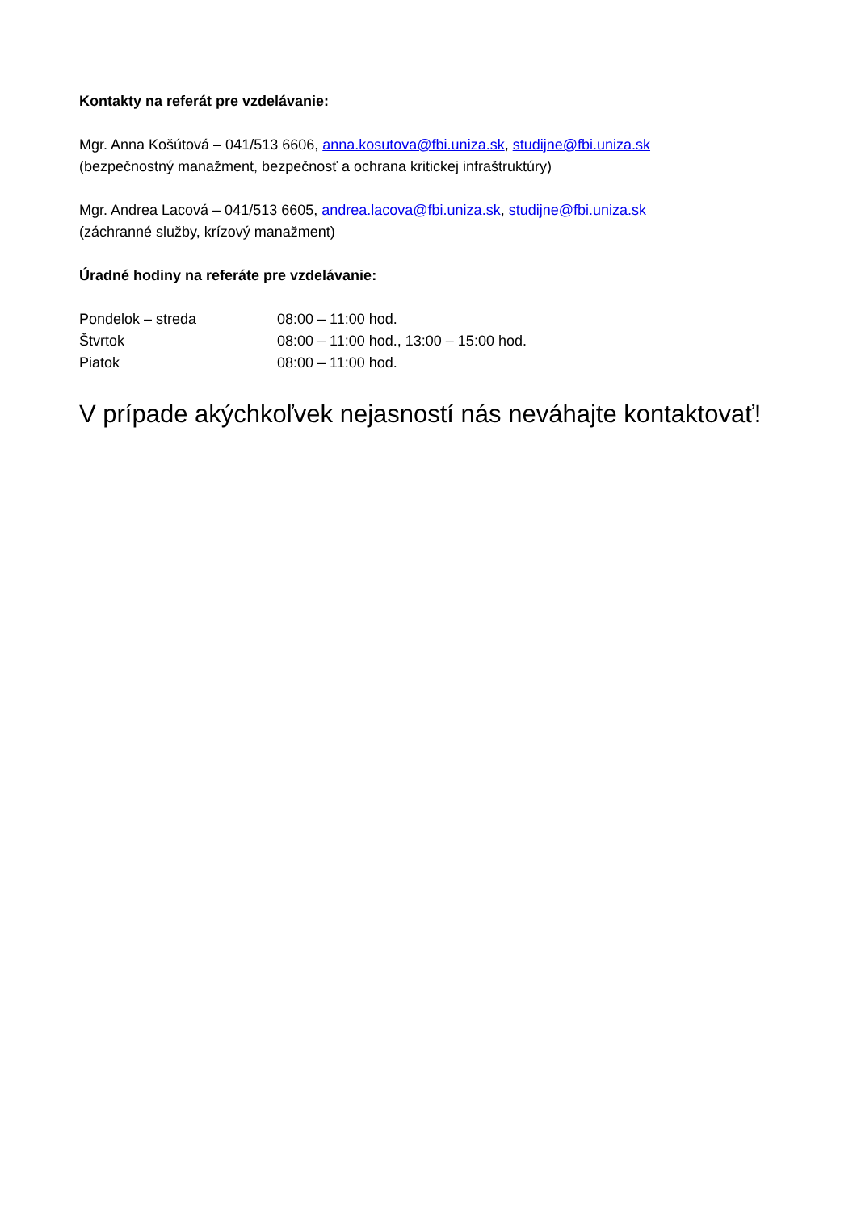Kontakty na referát pre vzdelávanie:
Mgr. Anna Košútová – 041/513 6606, anna.kosutova@fbi.uniza.sk, studijne@fbi.uniza.sk
(bezpečnostný manažment, bezpečnosť a ochrana kritickej infraštruktúry)
Mgr. Andrea Lacová – 041/513 6605, andrea.lacova@fbi.uniza.sk, studijne@fbi.uniza.sk
(záchranné služby, krízový manažment)
Úradné hodiny na referáte pre vzdelávanie:
Pondelok – streda 08:00 – 11:00 hod.
Štvrtok 08:00 – 11:00 hod., 13:00 – 15:00 hod.
Piatok 08:00 – 11:00 hod.
V prípade akýchkoľvek nejasností nás neváhajte kontaktovať!